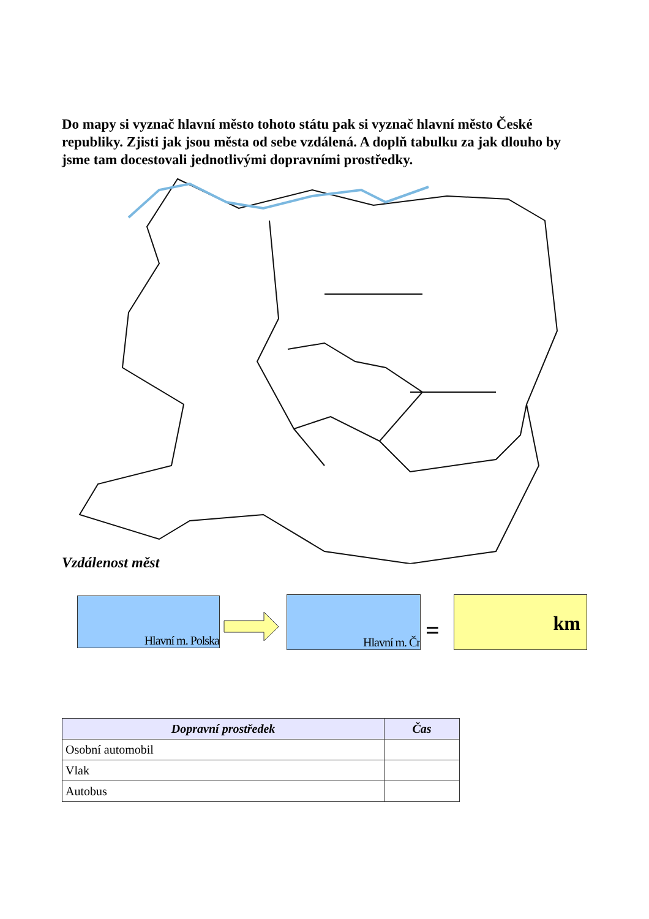Do mapy si vyznač hlavní město tohoto státu pak si vyznač hlavní město České republiky. Zjisti jak jsou města od sebe vzdálená. A doplň tabulku za jak dlouho by jsme tam docestovali jednotlivými dopravními prostředky.
Vzdálenost měst
Hlavní m. Polska Hlavní m. Čr
=
km
| Dopravní prostředek | Čas |
| --- | --- |
| Osobní automobil | |
| Vlak | |
| Autobus | |